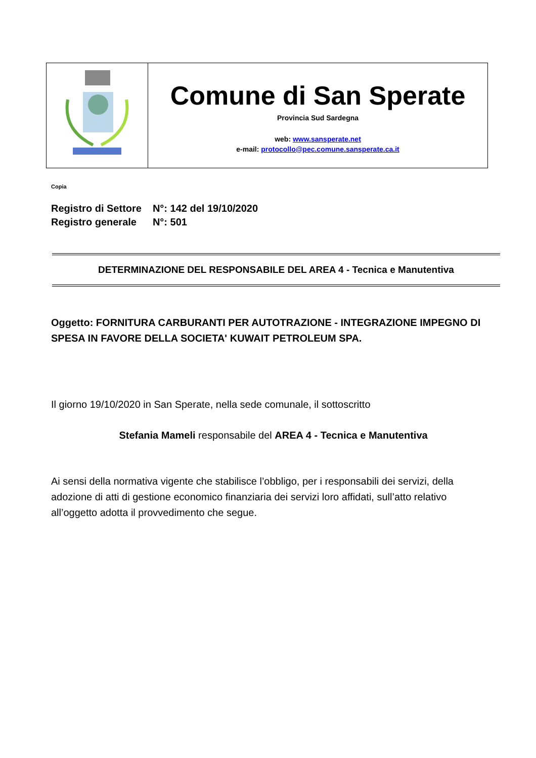| | Comune di San Sperate Provincia Sud Sardegna web: www.sansperate.net e-mail: protocollo@pec.comune.sansperate.ca.it |
Copia
| Registro di Settore | N°: 142 del 19/10/2020 |
| Registro generale | N°: 501 |
DETERMINAZIONE DEL RESPONSABILE DEL AREA 4 - Tecnica e Manutentiva
Oggetto: FORNITURA CARBURANTI PER AUTOTRAZIONE - INTEGRAZIONE IMPEGNO DI SPESA IN FAVORE DELLA SOCIETA' KUWAIT PETROLEUM SPA.
Il giorno 19/10/2020 in San Sperate, nella sede comunale, il sottoscritto
Stefania Mameli responsabile del AREA 4 - Tecnica e Manutentiva
Ai sensi della normativa vigente che stabilisce l’obbligo, per i responsabili dei servizi, della adozione di atti di gestione economico finanziaria dei servizi loro affidati, sull’atto relativo all’oggetto adotta il provvedimento che segue.